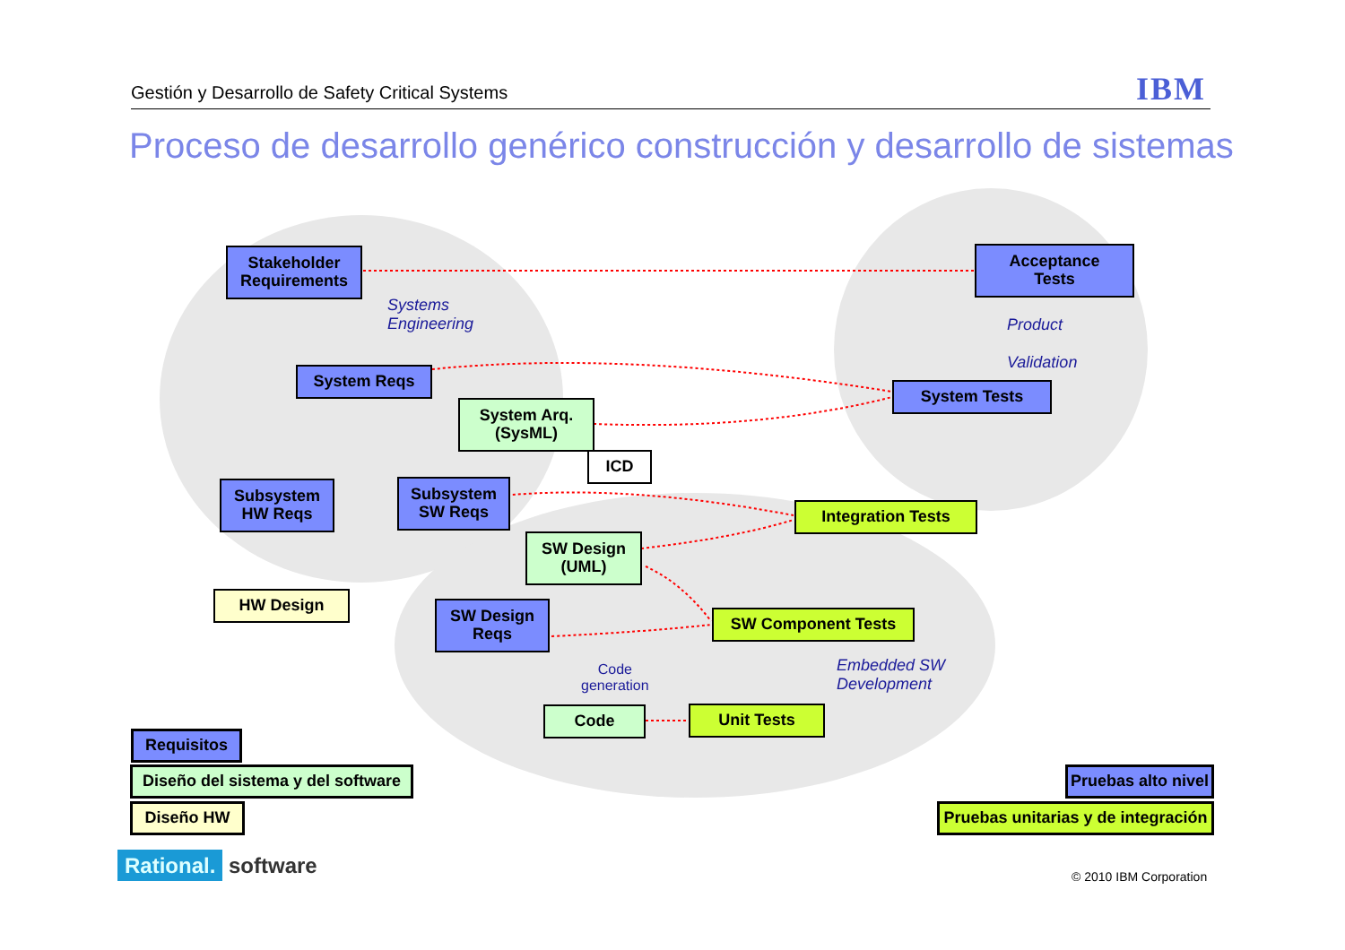Gestión y Desarrollo de Safety Critical Systems IBM
Proceso de desarrollo genérico construcción y desarrollo de sistemas
Stakeholder
Requirements
Acceptance
Tests
Systems
Engineering
Product
Validation
System Reqs
System Arq.
(SysML)
System Tests
ICD
Subsystem
HW Reqs
Subsystem
SW Reqs
Integration Tests
SW Design
(UML)
HW Design
SW Design
Reqs
SW Component Tests
Embedded SW
Development
Code
generation
Code Unit Tests
Requisitos
Diseño del sistema y del software
Diseño HW
Pruebas alto nivel
Pruebas unitarias y de integración
Rational. software © 2010 IBM Corporation